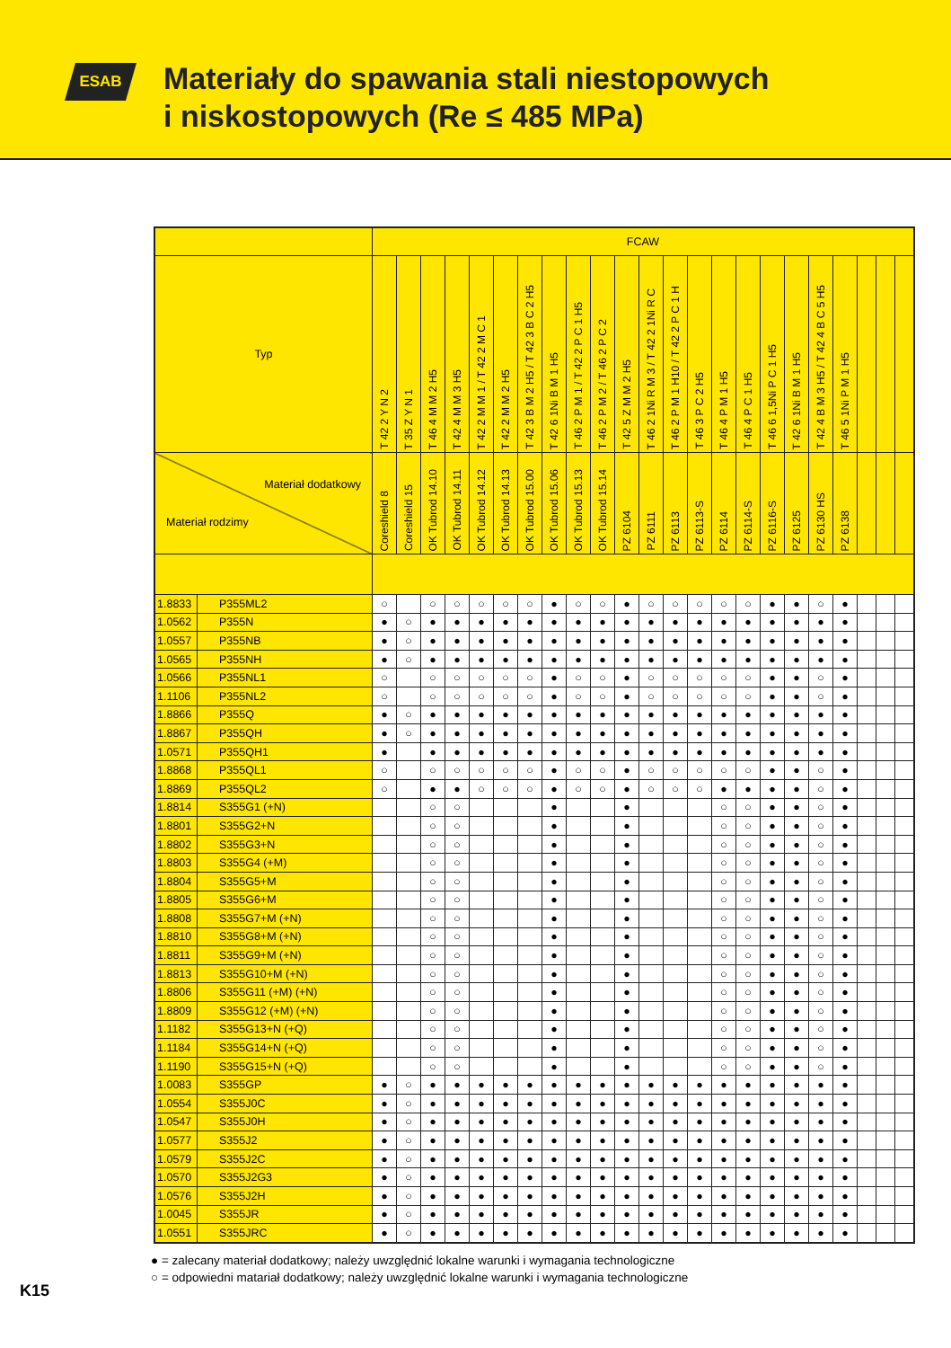ESAB
Materiały do spawania stali niestopowych
i niskostopowych (Re ≤ 485 MPa)
| | | FCAW | | | | | | | | | | | | | | | | | | | | | | |
| --- | --- | --- | --- | --- | --- | --- | --- | --- | --- | --- | --- | --- | --- | --- | --- | --- | --- | --- | --- | --- | --- | --- | --- | --- |
| Typ | | T 42 2 Y N 2 | T 35 Z Y N 1 | T 46 4 M M 2 H5 | T 42 4 M M 3 H5 | T 42 2 M M 1 / T 42 2 M C 1 | T 42 2 M M 2 H5 | T 42 3 B M 2 H5 / T 42 3 B C 2 H5 | T 42 6 1Ni B M 1 H5 | T 46 2 P M 1 / T 42 2 P C 1 H5 | T 46 2 P M 2 / T 46 2 P C 2 | T 42 5 Z M M 2 H5 | T 46 2 1Ni R M 3 / T 42 2 1Ni R C | T 46 2 P M 1 H10 / T 42 2 P C 1 H | T 46 3 P C 2 H5 | T 46 4 P M 1 H5 | T 46 4 P C 1 H5 | T 46 6 1,5Ni P C 1 H5 | T 42 6 1Ni B M 1 H5 | T 42 4 B M 3 H5 / T 42 4 B C 5 H5 | T 46 5 1Ni P M 1 H5 | | | |
| Materiał dodatkowy Materiał rodzimy | | Coreshield 8 | Coreshield 15 | OK Tubrod 14.10 | OK Tubrod 14.11 | OK Tubrod 14.12 | OK Tubrod 14.13 | OK Tubrod 15.00 | OK Tubrod 15.06 | OK Tubrod 15.13 | OK Tubrod 15.14 | PZ 6104 | PZ 6111 | PZ 6113 | PZ 6113-S | PZ 6114 | PZ 6114-S | PZ 6116-S | PZ 6125 | PZ 6130 HS | PZ 6138 | | | |
| 1.8833 | P355ML2 | ○ | | ○ | ○ | ○ | ○ | ○ | ● | ○ | ○ | ● | ○ | ○ | ○ | ○ | ○ | ● | ● | ○ | ● | | | |
| 1.0562 | P355N | ● | ○ | ● | ● | ● | ● | ● | ● | ● | ● | ● | ● | ● | ● | ● | ● | ● | ● | ● | ● | | | |
| 1.0557 | P355NB | ● | ○ | ● | ● | ● | ● | ● | ● | ● | ● | ● | ● | ● | ● | ● | ● | ● | ● | ● | ● | | | |
| 1.0565 | P355NH | ● | ○ | ● | ● | ● | ● | ● | ● | ● | ● | ● | ● | ● | ● | ● | ● | ● | ● | ● | ● | | | |
| 1.0566 | P355NL1 | ○ | | ○ | ○ | ○ | ○ | ○ | ● | ○ | ○ | ● | ○ | ○ | ○ | ○ | ○ | ● | ● | ○ | ● | | | |
| 1.1106 | P355NL2 | ○ | | ○ | ○ | ○ | ○ | ○ | ● | ○ | ○ | ● | ○ | ○ | ○ | ○ | ○ | ● | ● | ○ | ● | | | |
| 1.8866 | P355Q | ● | ○ | ● | ● | ● | ● | ● | ● | ● | ● | ● | ● | ● | ● | ● | ● | ● | ● | ● | ● | | | |
| 1.8867 | P355QH | ● | ○ | ● | ● | ● | ● | ● | ● | ● | ● | ● | ● | ● | ● | ● | ● | ● | ● | ● | ● | | | |
| 1.0571 | P355QH1 | ● | | ● | ● | ● | ● | ● | ● | ● | ● | ● | ● | ● | ● | ● | ● | ● | ● | ● | ● | | | |
| 1.8868 | P355QL1 | ○ | | ○ | ○ | ○ | ○ | ○ | ● | ○ | ○ | ● | ○ | ○ | ○ | ○ | ○ | ● | ● | ○ | ● | | | |
| 1.8869 | P355QL2 | ○ | | ● | ● | ○ | ○ | ○ | ● | ○ | ○ | ● | ○ | ○ | ○ | ● | ● | ● | ● | ○ | ● | | | |
| 1.8814 | S355G1 (+N) | | | ○ | ○ | | | | ● | | | ● | | | | ○ | ○ | ● | ● | ○ | ● | | | |
| 1.8801 | S355G2+N | | | ○ | ○ | | | | ● | | | ● | | | | ○ | ○ | ● | ● | ○ | ● | | | |
| 1.8802 | S355G3+N | | | ○ | ○ | | | | ● | | | ● | | | | ○ | ○ | ● | ● | ○ | ● | | | |
| 1.8803 | S355G4 (+M) | | | ○ | ○ | | | | ● | | | ● | | | | ○ | ○ | ● | ● | ○ | ● | | | |
| 1.8804 | S355G5+M | | | ○ | ○ | | | | ● | | | ● | | | | ○ | ○ | ● | ● | ○ | ● | | | |
| 1.8805 | S355G6+M | | | ○ | ○ | | | | ● | | | ● | | | | ○ | ○ | ● | ● | ○ | ● | | | |
| 1.8808 | S355G7+M (+N) | | | ○ | ○ | | | | ● | | | ● | | | | ○ | ○ | ● | ● | ○ | ● | | | |
| 1.8810 | S355G8+M (+N) | | | ○ | ○ | | | | ● | | | ● | | | | ○ | ○ | ● | ● | ○ | ● | | | |
| 1.8811 | S355G9+M (+N) | | | ○ | ○ | | | | ● | | | ● | | | | ○ | ○ | ● | ● | ○ | ● | | | |
| 1.8813 | S355G10+M (+N) | | | ○ | ○ | | | | ● | | | ● | | | | ○ | ○ | ● | ● | ○ | ● | | | |
| 1.8806 | S355G11 (+M) (+N) | | | ○ | ○ | | | | ● | | | ● | | | | ○ | ○ | ● | ● | ○ | ● | | | |
| 1.8809 | S355G12 (+M) (+N) | | | ○ | ○ | | | | ● | | | ● | | | | ○ | ○ | ● | ● | ○ | ● | | | |
| 1.1182 | S355G13+N (+Q) | | | ○ | ○ | | | | ● | | | ● | | | | ○ | ○ | ● | ● | ○ | ● | | | |
| 1.1184 | S355G14+N (+Q) | | | ○ | ○ | | | | ● | | | ● | | | | ○ | ○ | ● | ● | ○ | ● | | | |
| 1.1190 | S355G15+N (+Q) | | | ○ | ○ | | | | ● | | | ● | | | | ○ | ○ | ● | ● | ○ | ● | | | |
| 1.0083 | S355GP | ● | ○ | ● | ● | ● | ● | ● | ● | ● | ● | ● | ● | ● | ● | ● | ● | ● | ● | ● | ● | | | |
| 1.0554 | S355J0C | ● | ○ | ● | ● | ● | ● | ● | ● | ● | ● | ● | ● | ● | ● | ● | ● | ● | ● | ● | ● | | | |
| 1.0547 | S355J0H | ● | ○ | ● | ● | ● | ● | ● | ● | ● | ● | ● | ● | ● | ● | ● | ● | ● | ● | ● | ● | | | |
| 1.0577 | S355J2 | ● | ○ | ● | ● | ● | ● | ● | ● | ● | ● | ● | ● | ● | ● | ● | ● | ● | ● | ● | ● | | | |
| 1.0579 | S355J2C | ● | ○ | ● | ● | ● | ● | ● | ● | ● | ● | ● | ● | ● | ● | ● | ● | ● | ● | ● | ● | | | |
| 1.0570 | S355J2G3 | ● | ○ | ● | ● | ● | ● | ● | ● | ● | ● | ● | ● | ● | ● | ● | ● | ● | ● | ● | ● | | | |
| 1.0576 | S355J2H | ● | ○ | ● | ● | ● | ● | ● | ● | ● | ● | ● | ● | ● | ● | ● | ● | ● | ● | ● | ● | | | |
| 1.0045 | S355JR | ● | ○ | ● | ● | ● | ● | ● | ● | ● | ● | ● | ● | ● | ● | ● | ● | ● | ● | ● | ● | | | |
| 1.0551 | S355JRC | ● | ○ | ● | ● | ● | ● | ● | ● | ● | ● | ● | ● | ● | ● | ● | ● | ● | ● | ● | ● | | | |
● = zalecany materiał dodatkowy; należy uwzględnić lokalne warunki i wymagania technologiczne
○ = odpowiedni matariał dodatkowy; należy uwzględnić lokalne warunki i wymagania technologiczne
K15